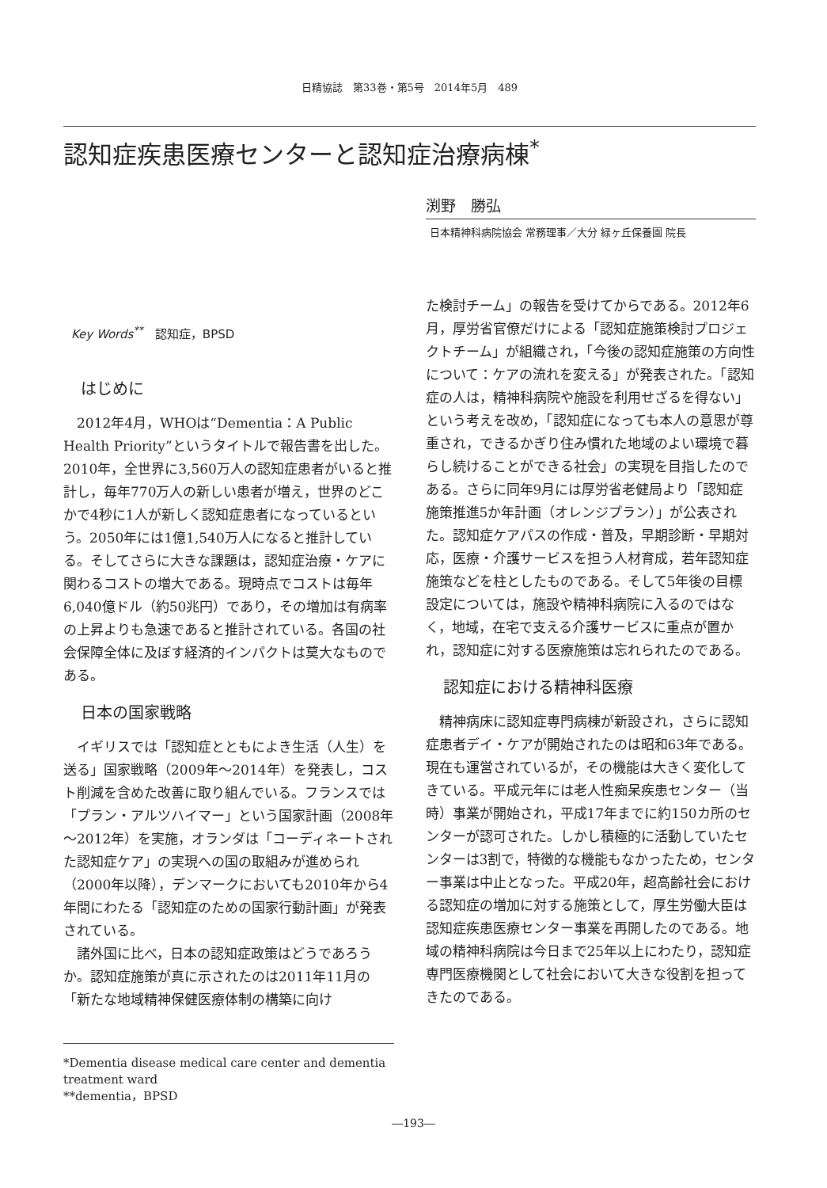日精協誌　第33巻・第5号　2014年5月　489
認知症疾患医療センターと認知症治療病棟<sup>*</sup>
渕野　勝弘
日本精神科病院協会 常務理事／大分 緑ヶ丘保養園 院長
Key Words<sup>**</sup>　認知症，BPSD
はじめに
2012年4月，WHOは“Dementia：A Public Health Priority”というタイトルで報告書を出した。2010年，全世界に3,560万人の認知症患者がいると推計し，毎年770万人の新しい患者が増え，世界のどこかで4秒に1人が新しく認知症患者になっているという。2050年には1億1,540万人になると推計している。そしてさらに大きな課題は，認知症治療・ケアに関わるコストの増大である。現時点でコストは毎年6,040億ドル（約50兆円）であり，その増加は有病率の上昇よりも急速であると推計されている。各国の社会保障全体に及ぼす経済的インパクトは莫大なものである。
日本の国家戦略
イギリスでは「認知症とともによき生活（人生）を送る」国家戦略（2009年～2014年）を発表し，コスト削減を含めた改善に取り組んでいる。フランスでは「プラン・アルツハイマー」という国家計画（2008年～2012年）を実施，オランダは「コーディネートされた認知症ケア」の実現への国の取組みが進められ（2000年以降），デンマークにおいても2010年から4年間にわたる「認知症のための国家行動計画」が発表されている。
諸外国に比べ，日本の認知症政策はどうであろうか。認知症施策が真に示されたのは2011年11月の「新たな地域精神保健医療体制の構築に向け
*Dementia disease medical care center and dementia treatment ward
**dementia，BPSD
た検討チーム」の報告を受けてからである。2012年6月，厚労省官僚だけによる「認知症施策検討プロジェクトチーム」が組織され，「今後の認知症施策の方向性について：ケアの流れを変える」が発表された。「認知症の人は，精神科病院や施設を利用せざるを得ない」という考えを改め，「認知症になっても本人の意思が尊重され，できるかぎり住み慣れた地域のよい環境で暮らし続けることができる社会」の実現を目指したのである。さらに同年9月には厚労省老健局より「認知症施策推進5か年計画（オレンジプラン）」が公表された。認知症ケアパスの作成・普及，早期診断・早期対応，医療・介護サービスを担う人材育成，若年認知症施策などを柱としたものである。そして5年後の目標設定については，施設や精神科病院に入るのではなく，地域，在宅で支える介護サービスに重点が置かれ，認知症に対する医療施策は忘れられたのである。
認知症における精神科医療
精神病床に認知症専門病棟が新設され，さらに認知症患者デイ・ケアが開始されたのは昭和63年である。現在も運営されているが，その機能は大きく変化してきている。平成元年には老人性痴呆疾患センター（当時）事業が開始され，平成17年までに約150カ所のセンターが認可された。しかし積極的に活動していたセンターは3割で，特徴的な機能もなかったため，センター事業は中止となった。平成20年，超高齢社会における認知症の増加に対する施策として，厚生労働大臣は認知症疾患医療センター事業を再開したのである。地域の精神科病院は今日まで25年以上にわたり，認知症専門医療機関として社会において大きな役割を担ってきたのである。
―193―